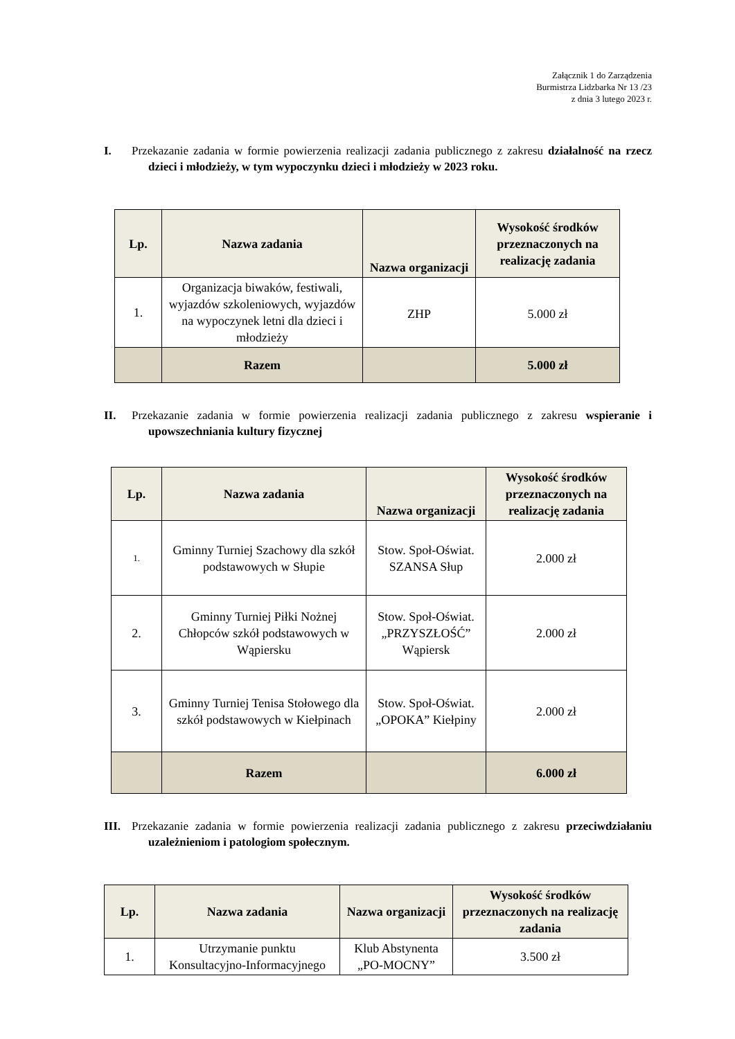Załącznik 1 do Zarządzenia
Burmistrza Lidzbarka Nr 13 /23
z dnia 3 lutego 2023 r.
I. Przekazanie zadania w formie powierzenia realizacji zadania publicznego z zakresu działalność na rzecz dzieci i młodzieży, w tym wypoczynku dzieci i młodzieży w 2023 roku.
| Lp. | Nazwa zadania | Nazwa organizacji | Wysokość środków przeznaczonych na realizację zadania |
| --- | --- | --- | --- |
| 1. | Organizacja biwaków, festiwali, wyjazdów szkoleniowych, wyjazdów na wypoczynek letni dla dzieci i młodzieży | ZHP | 5.000 zł |
| | Razem | | 5.000 zł |
II. Przekazanie zadania w formie powierzenia realizacji zadania publicznego z zakresu wspieranie i upowszechniania kultury fizycznej
| Lp. | Nazwa zadania | Nazwa organizacji | Wysokość środków przeznaczonych na realizację zadania |
| --- | --- | --- | --- |
| 1. | Gminny Turniej Szachowy dla szkół podstawowych w Słupie | Stow. Społ-Oświat. SZANSA Słup | 2.000 zł |
| 2. | Gminny Turniej Piłki Nożnej Chłopców szkół podstawowych w Wąpiersku | Stow. Społ-Oświat. „PRZYSZŁOŚĆ” Wąpiersk | 2.000 zł |
| 3. | Gminny Turniej Tenisa Stołowego dla szkół podstawowych w Kiełpinach | Stow. Społ-Oświat. „OPOKA” Kiełpiny | 2.000 zł |
| | Razem | | 6.000 zł |
III. Przekazanie zadania w formie powierzenia realizacji zadania publicznego z zakresu przeciwdziałaniu uzależnieniom i patologiom społecznym.
| Lp. | Nazwa zadania | Nazwa organizacji | Wysokość środków przeznaczonych na realizację zadania |
| --- | --- | --- | --- |
| 1. | Utrzymanie punktu Konsultacyjno-Informacyjnego | Klub Abstynenta „PO-MOCNY” | 3.500 zł |